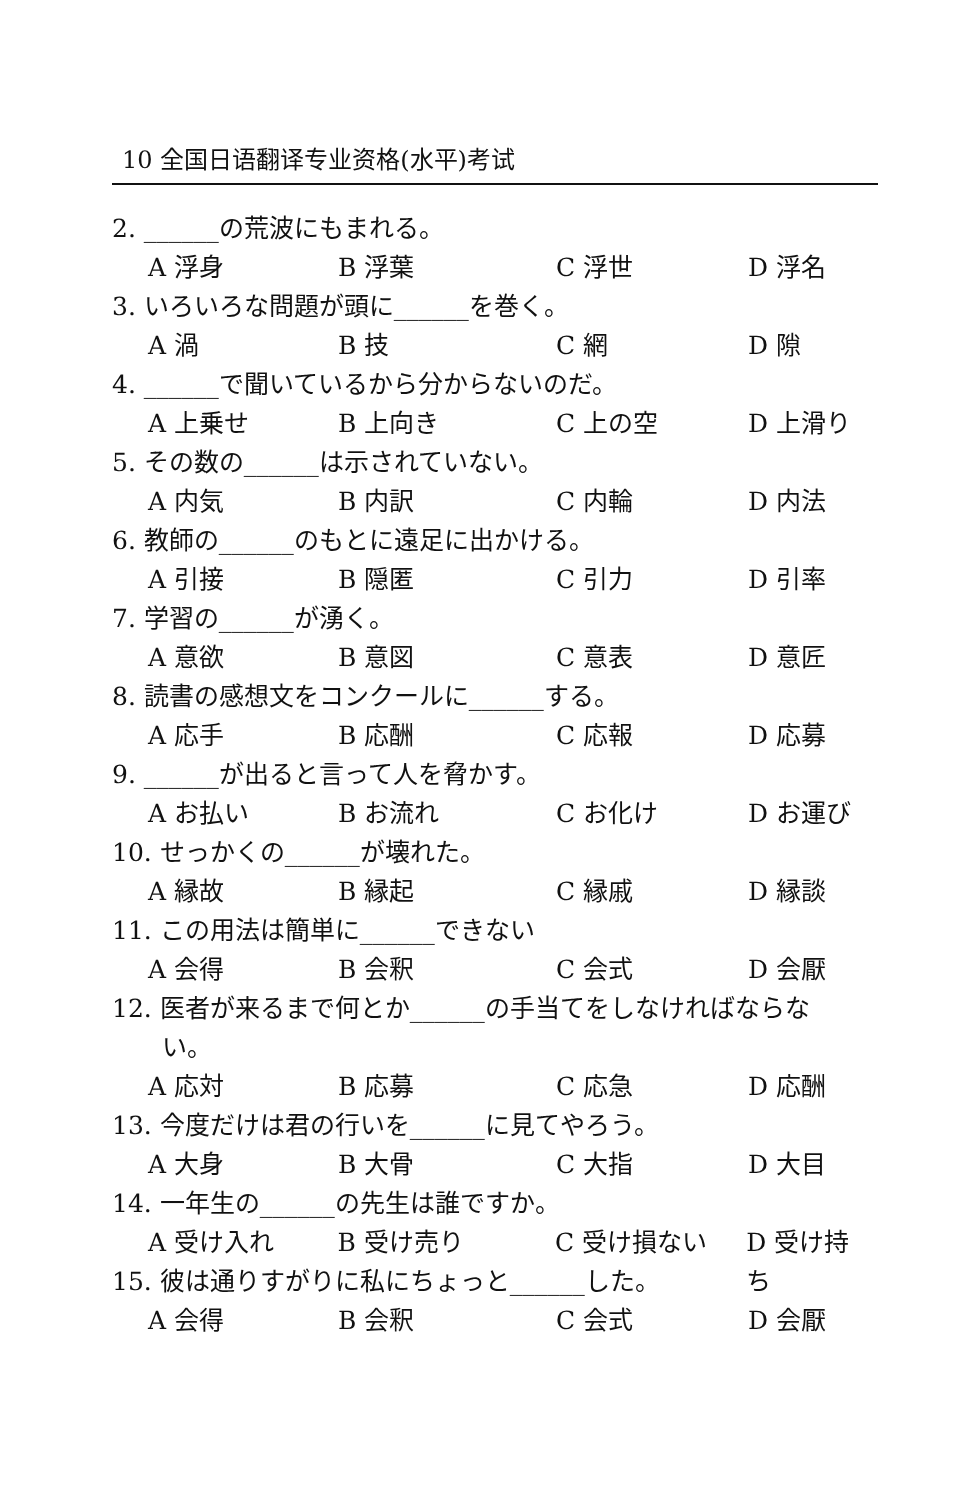10 全国日语翻译专业资格(水平)考试
2. ______の荒波にもまれる。
A 浮身 B 浮葉 C 浮世 D 浮名
3. いろいろな問題が頭に______を巻く。
A 渦 B 技 C 網 D 隙
4. ______で聞いているから分からないのだ。
A 上乗せ B 上向き C 上の空 D 上滑り
5. その数の______は示されていない。
A 内気 B 内訳 C 内輪 D 内法
6. 教師の______のもとに遠足に出かける。
A 引接 B 隠匿 C 引力 D 引率
7. 学習の______が湧く。
A 意欲 B 意図 C 意表 D 意匠
8. 読書の感想文をコンクールに______する。
A 応手 B 応酬 C 応報 D 応募
9. ______が出ると言って人を脅かす。
A お払い B お流れ C お化け D お運び
10. せっかくの______が壊れた。
A 縁故 B 縁起 C 縁戚 D 縁談
11. この用法は簡単に______できない
A 会得 B 会釈 C 会式 D 会厭
12. 医者が来るまで何とか______の手当てをしなければならな
い。
A 応対 B 応募 C 応急 D 応酬
13. 今度だけは君の行いを______に見てやろう。
A 大身 B 大骨 C 大指 D 大目
14. 一年生の______の先生は誰ですか。
A 受け入れ B 受け売り C 受け損ない D 受け持ち
15. 彼は通りすがりに私にちょっと______した。
A 会得 B 会釈 C 会式 D 会厭